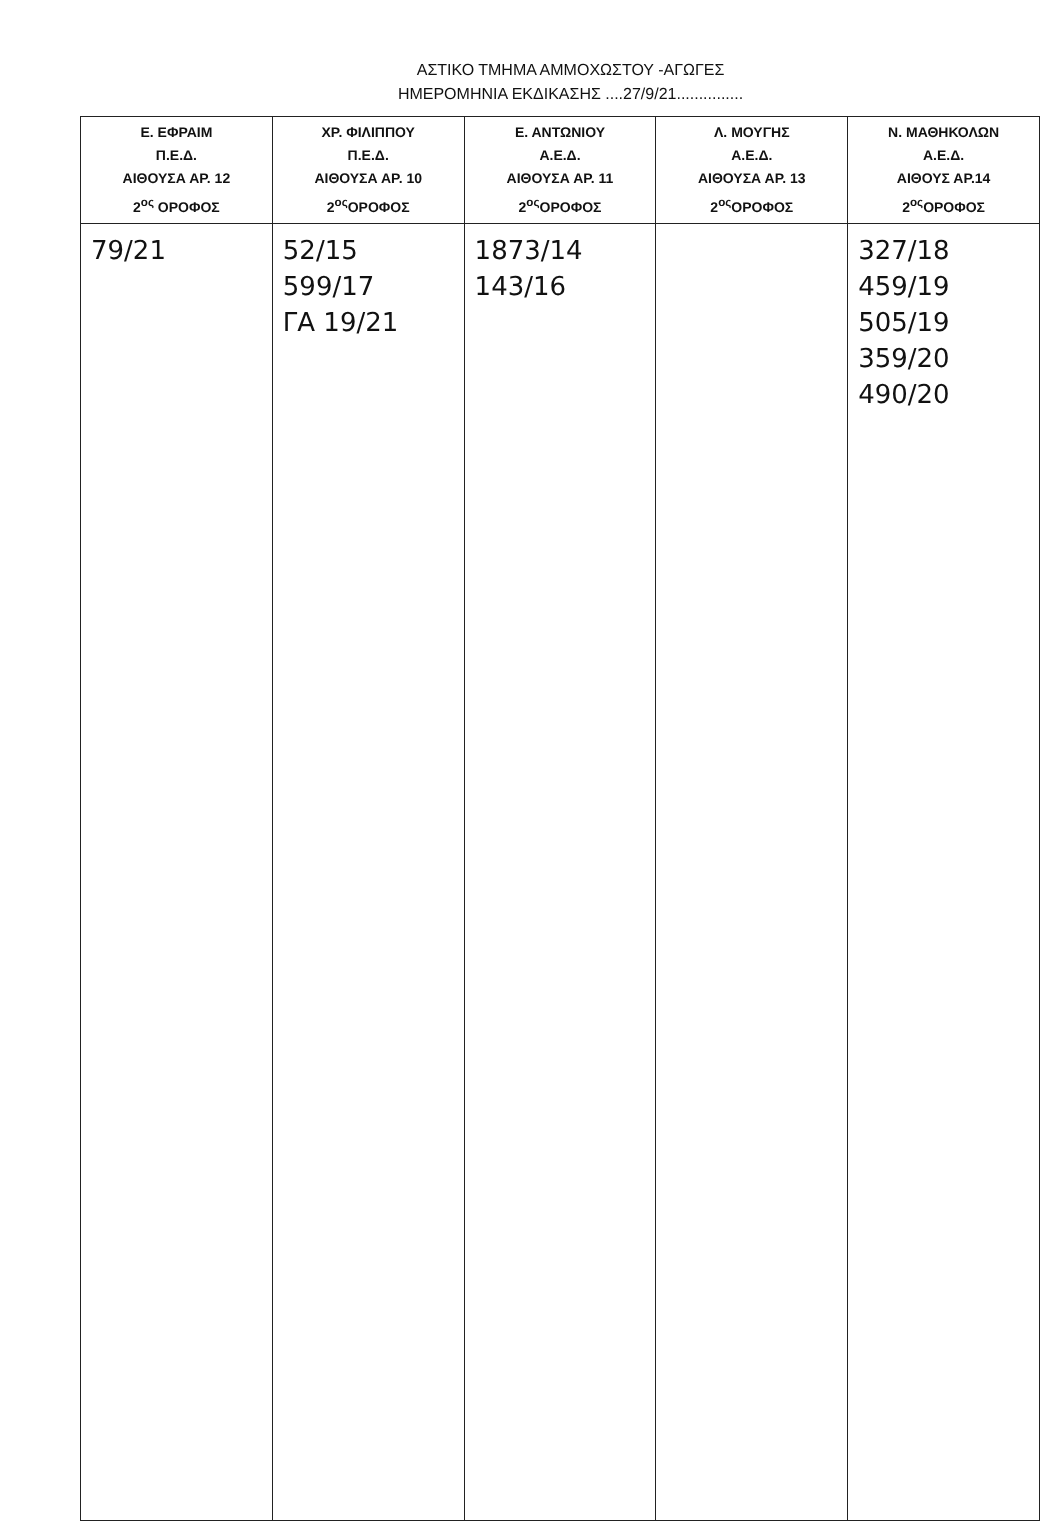ΑΣΤΙΚΟ ΤΜΗΜΑ ΑΜΜΟΧΩΣΤΟΥ -ΑΓΩΓΕΣ
ΗΜΕΡΟΜΗΝΙΑ ΕΚΔΙΚΑΣΗΣ ....27/9/21...............
| Ε. ΕΦΡΑΙΜ Π.Ε.Δ. ΑΙΘΟΥΣΑ ΑΡ. 12 2<sup>ος</sup> ΟΡΟΦΟΣ | ΧΡ. ΦΙΛΙΠΠΟΥ Π.Ε.Δ. ΑΙΘΟΥΣΑ ΑΡ. 10 2<sup>ος</sup>ΟΡΟΦΟΣ | Ε. ΑΝΤΩΝΙΟΥ Α.Ε.Δ. ΑΙΘΟΥΣΑ ΑΡ. 11 2<sup>ος</sup>ΟΡΟΦΟΣ | Λ. ΜΟΥΓΗΣ Α.Ε.Δ. ΑΙΘΟΥΣΑ ΑΡ. 13 2<sup>ος</sup>ΟΡΟΦΟΣ | Ν. ΜΑΘΗΚΟΛΩΝ Α.Ε.Δ. ΑΙΘΟΥΣ ΑΡ.14 2<sup>ος</sup>ΟΡΟΦΟΣ |
| --- | --- | --- | --- | --- |
| 79/21 | 52/15 599/17 ΓΑ 19/21 | 1873/14 143/16 | | 327/18 459/19 505/19 359/20 490/20 |